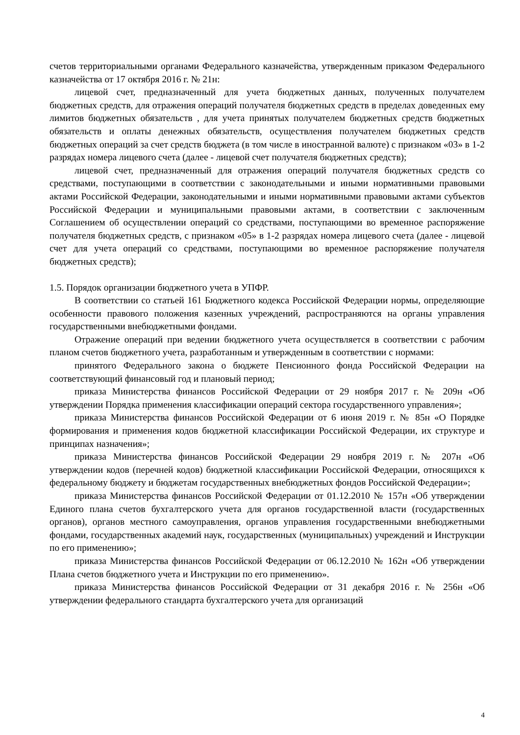счетов территориальными органами Федерального казначейства, утвержденным приказом Федерального казначейства от 17 октября 2016 г. № 21н:
лицевой счет, предназначенный для учета бюджетных данных, полученных получателем бюджетных средств, для отражения операций получателя бюджетных средств в пределах доведенных ему лимитов бюджетных обязательств , для учета принятых получателем бюджетных средств бюджетных обязательств и оплаты денежных обязательств, осуществления получателем бюджетных средств бюджетных операций за счет средств бюджета (в том числе в иностранной валюте) с признаком «03» в 1-2 разрядах номера лицевого счета (далее - лицевой счет получателя бюджетных средств);
лицевой счет, предназначенный для отражения операций получателя бюджетных средств со средствами, поступающими в соответствии с законодательными и иными нормативными правовыми актами Российской Федерации, законодательными и иными нормативными правовыми актами субъектов Российской Федерации и муниципальными правовыми актами, в соответствии с заключенным Соглашением об осуществлении операций со средствами, поступающими во временное распоряжение получателя бюджетных средств, с признаком «05» в 1-2 разрядах номера лицевого счета (далее - лицевой счет для учета операций со средствами, поступающими во временное распоряжение получателя бюджетных средств);
1.5. Порядок организации бюджетного учета в УПФР.
В соответствии со статьей 161 Бюджетного кодекса Российской Федерации нормы, определяющие особенности правового положения казенных учреждений, распространяются на органы управления государственными внебюджетными фондами.
Отражение операций при ведении бюджетного учета осуществляется в соответствии с рабочим планом счетов бюджетного учета, разработанным и утвержденным в соответствии с нормами:
принятого Федерального закона о бюджете Пенсионного фонда Российской Федерации на соответствующий финансовый год и плановый период;
приказа Министерства финансов Российской Федерации от 29 ноября 2017 г. № 209н «Об утверждении Порядка применения классификации операций сектора государственного управления»;
приказа Министерства финансов Российской Федерации от 6 июня 2019 г. № 85н «О Порядке формирования и применения кодов бюджетной классификации Российской Федерации, их структуре и принципах назначения»;
приказа Министерства финансов Российской Федерации 29 ноября 2019 г. № 207н «Об утверждении кодов (перечней кодов) бюджетной классификации Российской Федерации, относящихся к федеральному бюджету и бюджетам государственных внебюджетных фондов Российской Федерации»;
приказа Министерства финансов Российской Федерации от 01.12.2010 № 157н «Об утверждении Единого плана счетов бухгалтерского учета для органов государственной власти (государственных органов), органов местного самоуправления, органов управления государственными внебюджетными фондами, государственных академий наук, государственных (муниципальных) учреждений и Инструкции по его применению»;
приказа Министерства финансов Российской Федерации от 06.12.2010 № 162н «Об утверждении Плана счетов бюджетного учета и Инструкции по его применению».
приказа Министерства финансов Российской Федерации от 31 декабря 2016 г. № 256н «Об утверждении федерального стандарта бухгалтерского учета для организаций
4